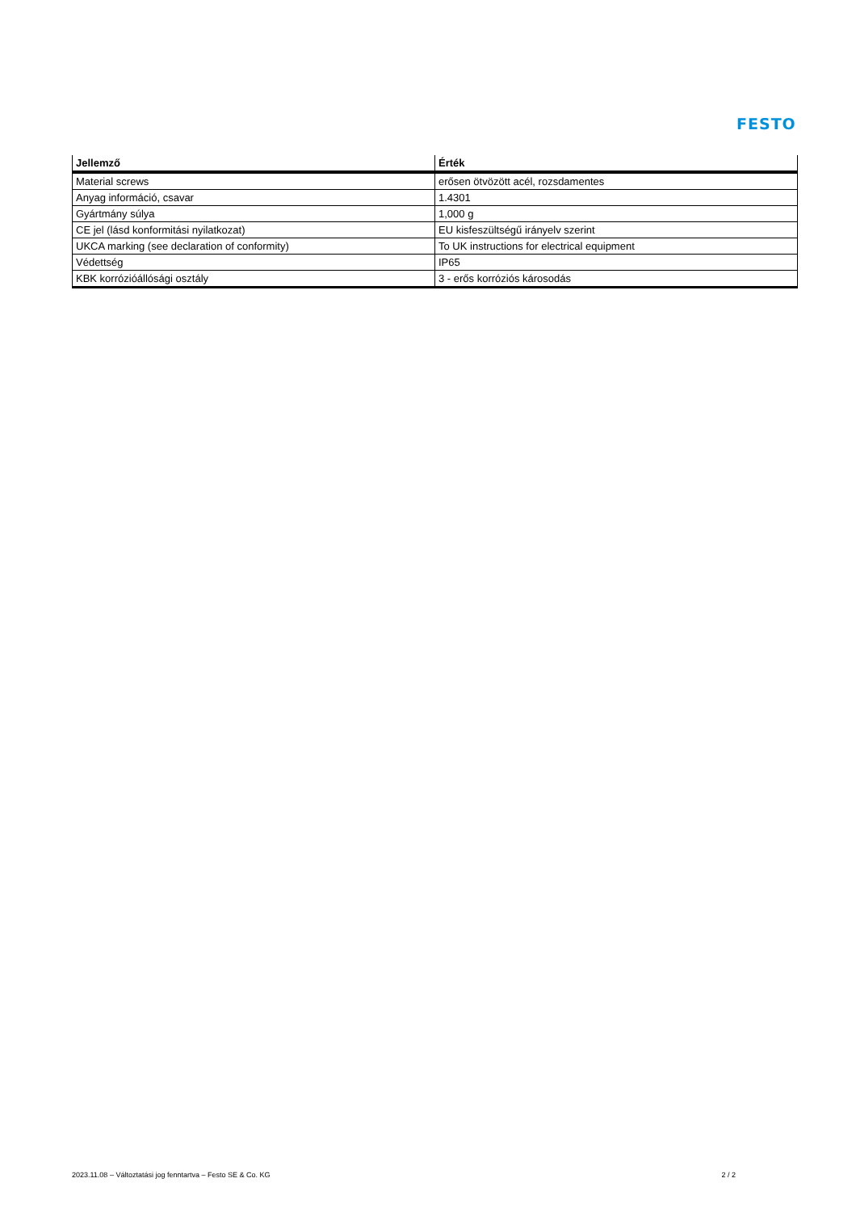FESTO
| Jellemző | Érték |
| --- | --- |
| Material screws | erősen ötvözött acél, rozsdamentes |
| Anyag információ, csavar | 1.4301 |
| Gyártmány súlya | 1,000 g |
| CE jel (lásd konformitási nyilatkozat) | EU kisfeszültségű irányelv szerint |
| UKCA marking (see declaration of conformity) | To UK instructions for electrical equipment |
| Védettség | IP65 |
| KBK korrózióállósági osztály | 3 - erős korróziós károsodás |
2023.11.08 – Változtatási jog fenntartva – Festo SE & Co. KG 2 / 2